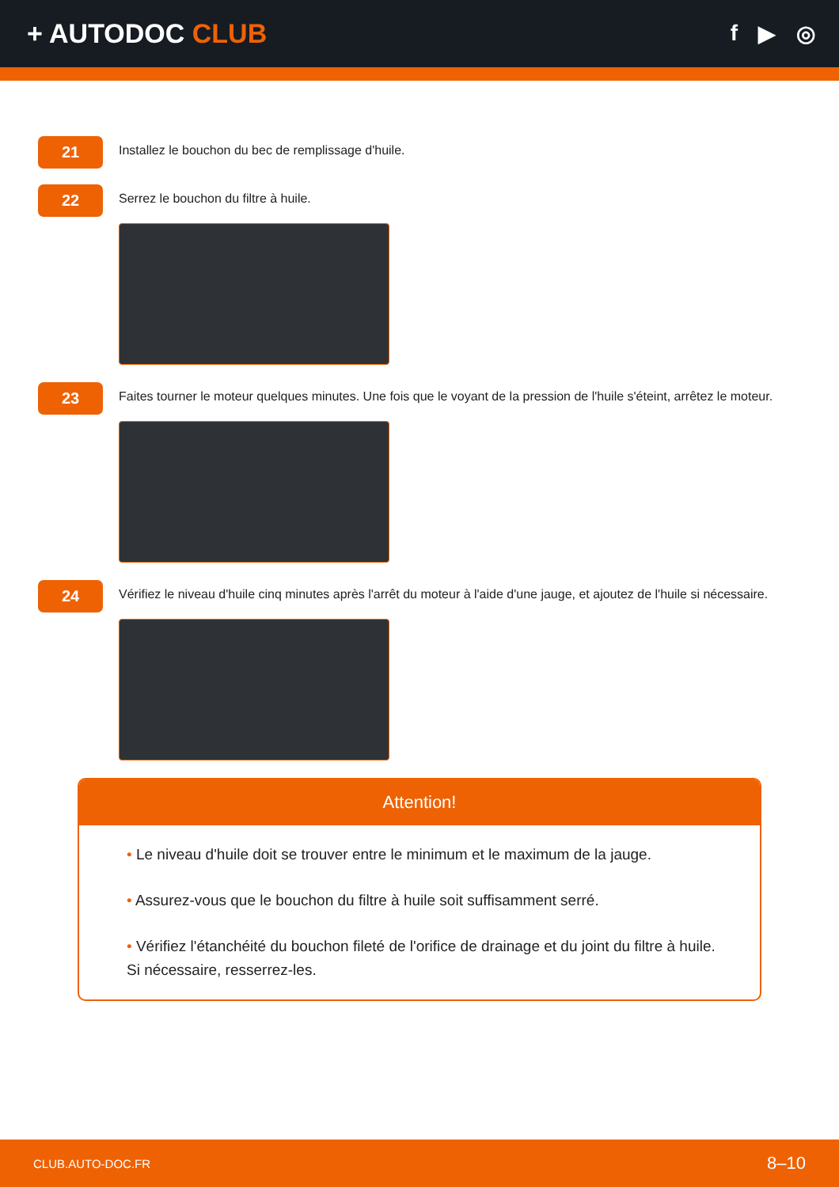+ AUTODOC CLUB
f ▶ ◎
21
Installez le bouchon du bec de remplissage d'huile.
22
Serrez le bouchon du filtre à huile.
23
Faites tourner le moteur quelques minutes. Une fois que le voyant de la pression de l'huile s'éteint, arrêtez le moteur.
24
Vérifiez le niveau d'huile cinq minutes après l'arrêt du moteur à l'aide d'une jauge, et ajoutez de l'huile si nécessaire.
Attention!
• Le niveau d'huile doit se trouver entre le minimum et le maximum de la jauge.
• Assurez-vous que le bouchon du filtre à huile soit suffisamment serré.
• Vérifiez l'étanchéité du bouchon fileté de l'orifice de drainage et du joint du filtre à huile. Si nécessaire, resserrez-les.
CLUB.AUTO-DOC.FR 8–10